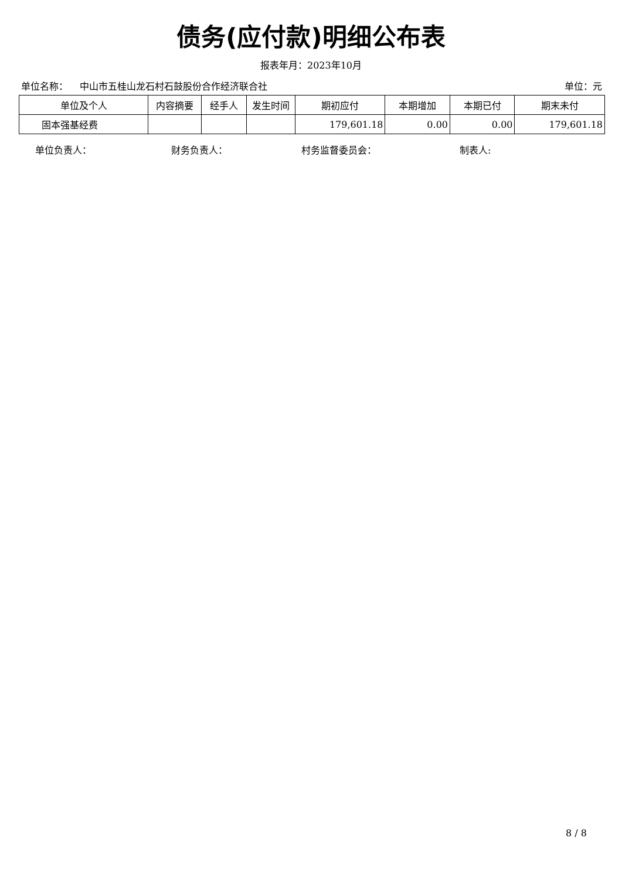债务(应付款)明细公布表
报表年月：2023年10月
单位名称： 中山市五桂山龙石村石鼓股份合作经济联合社 单位：元
| 单位及个人 | 内容摘要 | 经手人 | 发生时间 | 期初应付 | 本期增加 | 本期已付 | 期末未付 |
| --- | --- | --- | --- | --- | --- | --- | --- |
| 固本强基经费 | | | | 179,601.18 | 0.00 | 0.00 | 179,601.18 |
单位负责人： 财务负责人： 村务监督委员会： 制表人:
8 / 8